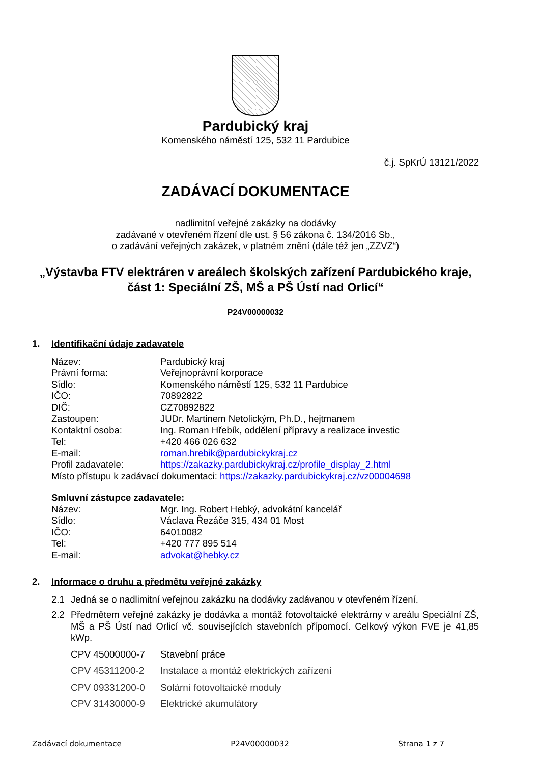Pardubický kraj
Komenského náměstí 125, 532 11 Pardubice
č.j. SpKrÚ 13121/2022
ZADÁVACÍ DOKUMENTACE
nadlimitní veřejné zakázky na dodávky
zadávané v otevřeném řízení dle ust. § 56 zákona č. 134/2016 Sb.,
o zadávání veřejných zakázek, v platném znění (dále též jen „ZZVZ“)
„Výstavba FTV elektráren v areálech školských zařízení Pardubického kraje, část 1: Speciální ZŠ, MŠ a PŠ Ústí nad Orlicí“
P24V00000032
1. Identifikační údaje zadavatele
Název: Pardubický kraj
Právní forma: Veřejnoprávní korporace
Sídlo: Komenského náměstí 125, 532 11 Pardubice
IČO: 70892822
DIČ: CZ70892822
Zastoupen: JUDr. Martinem Netolickým, Ph.D., hejtmanem
Kontaktní osoba: Ing. Roman Hřebík, oddělení přípravy a realizace investic
Tel: +420 466 026 632
E-mail: roman.hrebik@pardubickykraj.cz
Profil zadavatele: https://zakazky.pardubickykraj.cz/profile_display_2.html
Místo přístupu k zadávací dokumentaci: https://zakazky.pardubickykraj.cz/vz00004698
Smluvní zástupce zadavatele:
Název: Mgr. Ing. Robert Hebký, advokátní kancelář
Sídlo: Václava Řezáče 315, 434 01 Most
IČO: 64010082
Tel: +420 777 895 514
E-mail: advokat@hebky.cz
2. Informace o druhu a předmětu veřejné zakázky
2.1 Jedná se o nadlimitní veřejnou zakázku na dodávky zadávanou v otevřeném řízení.
2.2 Předmětem veřejné zakázky je dodávka a montáž fotovoltaické elektrárny v areálu Speciální ZŠ, MŠ a PŠ Ústí nad Orlicí vč. souvisejících stavebních přípomocí. Celkový výkon FVE je 41,85 kWp.
CPV 45000000-7 Stavební práce
CPV 45311200-2 Instalace a montáž elektrických zařízení
CPV 09331200-0 Solární fotovoltaické moduly
CPV 31430000-9 Elektrické akumulátory
Zadávací dokumentace P24V00000032 Strana 1 z 7